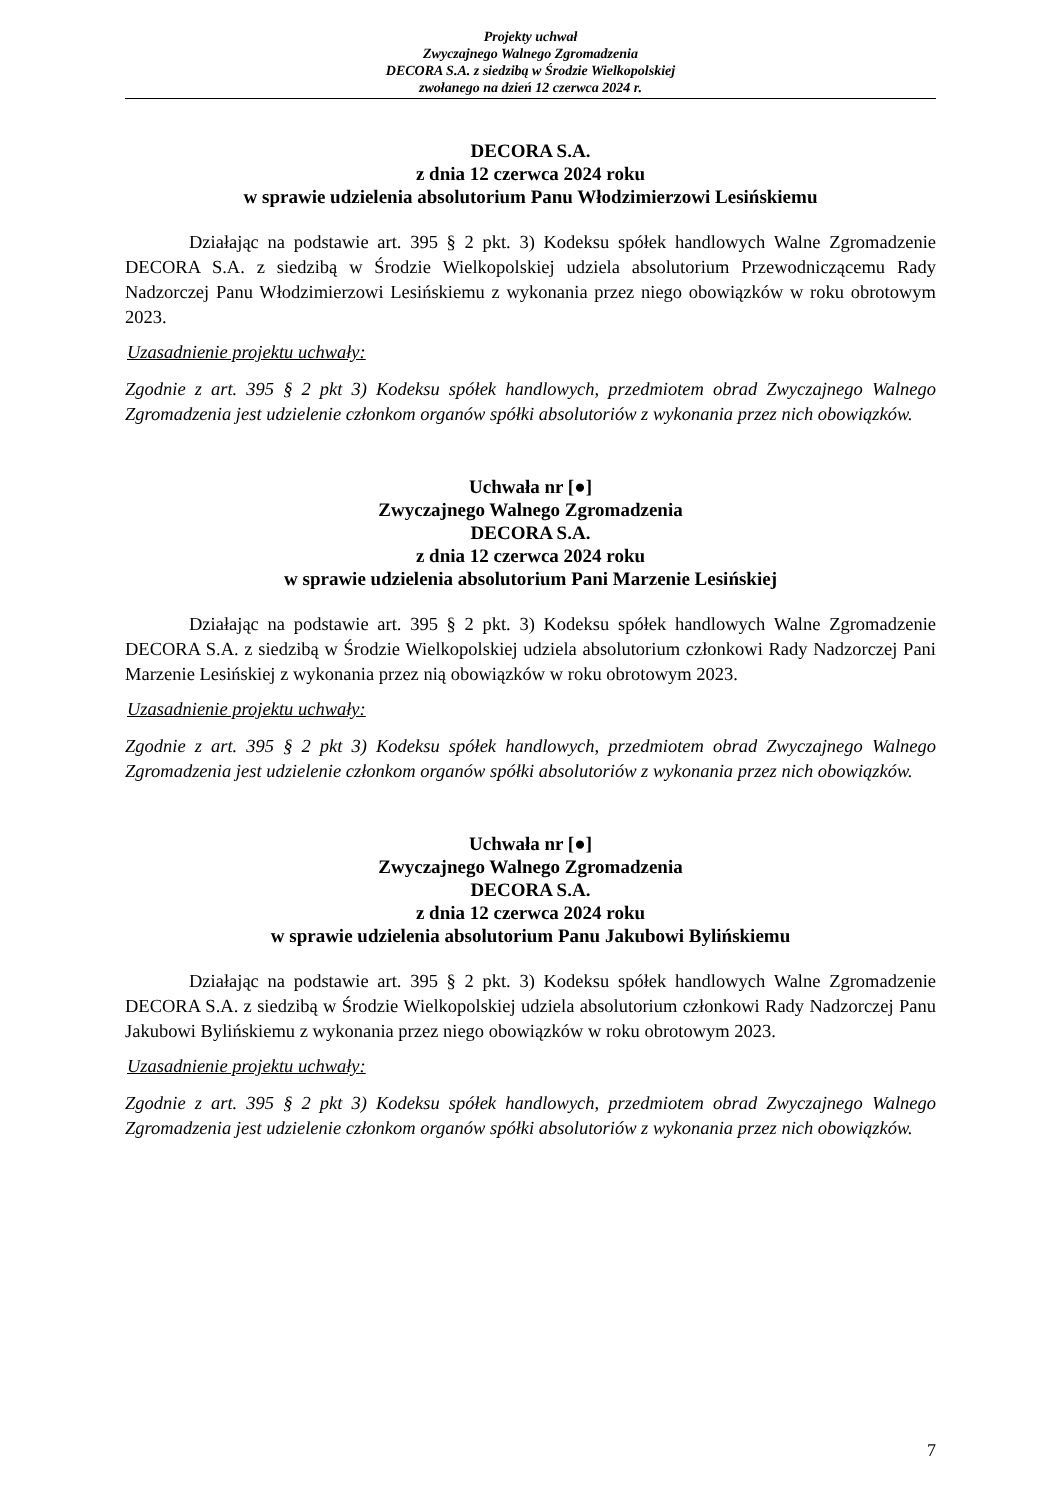Projekty uchwał
Zwyczajnego Walnego Zgromadzenia
DECORA S.A. z siedzibą w Środzie Wielkopolskiej
zwołanego na dzień 12 czerwca 2024 r.
DECORA S.A.
z dnia 12 czerwca 2024 roku
w sprawie udzielenia absolutorium Panu Włodzimierzowi Lesińskiemu
Działając na podstawie art. 395 § 2 pkt. 3) Kodeksu spółek handlowych Walne Zgromadzenie DECORA S.A. z siedzibą w Środzie Wielkopolskiej udziela absolutorium Przewodniczącemu Rady Nadzorczej Panu Włodzimierzowi Lesińskiemu z wykonania przez niego obowiązków w roku obrotowym 2023.
Uzasadnienie projektu uchwały:
Zgodnie z art. 395 § 2 pkt 3) Kodeksu spółek handlowych, przedmiotem obrad Zwyczajnego Walnego Zgromadzenia jest udzielenie członkom organów spółki absolutoriów z wykonania przez nich obowiązków.
Uchwała nr [●]
Zwyczajnego Walnego Zgromadzenia
DECORA S.A.
z dnia 12 czerwca 2024 roku
w sprawie udzielenia absolutorium Pani Marzenie Lesińskiej
Działając na podstawie art. 395 § 2 pkt. 3) Kodeksu spółek handlowych Walne Zgromadzenie DECORA S.A. z siedzibą w Środzie Wielkopolskiej udziela absolutorium członkowi Rady Nadzorczej Pani Marzenie Lesińskiej z wykonania przez nią obowiązków w roku obrotowym 2023.
Uzasadnienie projektu uchwały:
Zgodnie z art. 395 § 2 pkt 3) Kodeksu spółek handlowych, przedmiotem obrad Zwyczajnego Walnego Zgromadzenia jest udzielenie członkom organów spółki absolutoriów z wykonania przez nich obowiązków.
Uchwała nr [●]
Zwyczajnego Walnego Zgromadzenia
DECORA S.A.
z dnia 12 czerwca 2024 roku
w sprawie udzielenia absolutorium Panu Jakubowi Bylińskiemu
Działając na podstawie art. 395 § 2 pkt. 3) Kodeksu spółek handlowych Walne Zgromadzenie DECORA S.A. z siedzibą w Środzie Wielkopolskiej udziela absolutorium członkowi Rady Nadzorczej Panu Jakubowi Bylińskiemu z wykonania przez niego obowiązków w roku obrotowym 2023.
Uzasadnienie projektu uchwały:
Zgodnie z art. 395 § 2 pkt 3) Kodeksu spółek handlowych, przedmiotem obrad Zwyczajnego Walnego Zgromadzenia jest udzielenie członkom organów spółki absolutoriów z wykonania przez nich obowiązków.
7